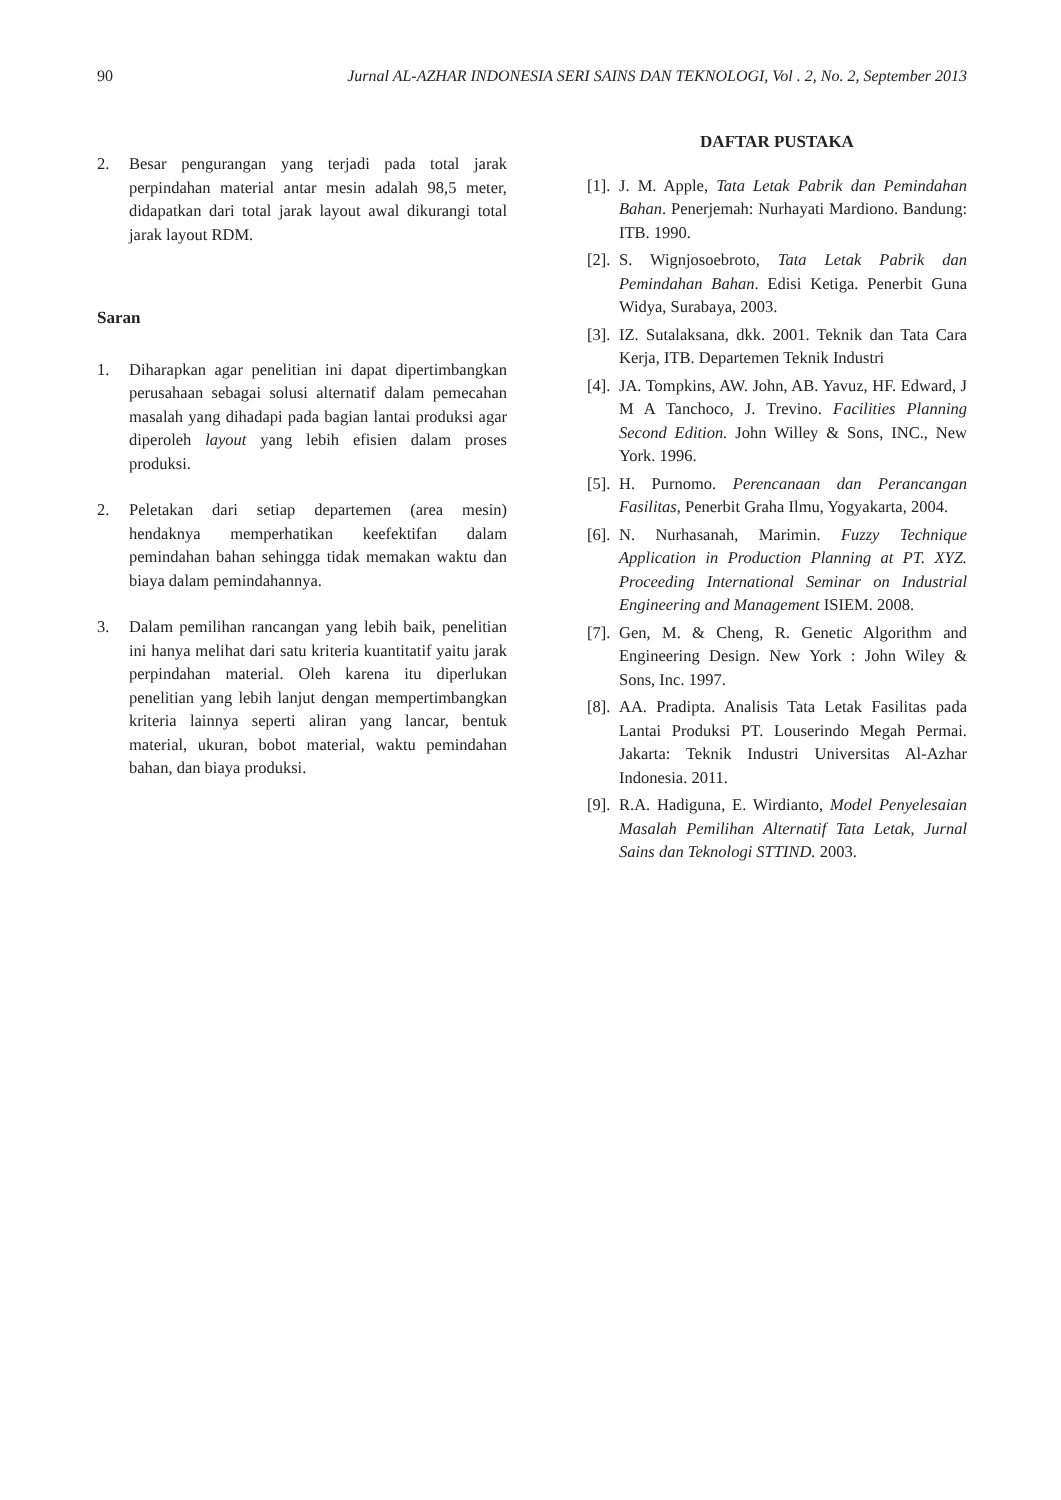90 Jurnal AL-AZHAR INDONESIA SERI SAINS DAN TEKNOLOGI, Vol . 2, No. 2, September 2013
2. Besar pengurangan yang terjadi pada total jarak perpindahan material antar mesin adalah 98,5 meter, didapatkan dari total jarak layout awal dikurangi total jarak layout RDM.
Saran
1. Diharapkan agar penelitian ini dapat dipertimbangkan perusahaan sebagai solusi alternatif dalam pemecahan masalah yang dihadapi pada bagian lantai produksi agar diperoleh layout yang lebih efisien dalam proses produksi.
2. Peletakan dari setiap departemen (area mesin) hendaknya memperhatikan keefektifan dalam pemindahan bahan sehingga tidak memakan waktu dan biaya dalam pemindahannya.
3. Dalam pemilihan rancangan yang lebih baik, penelitian ini hanya melihat dari satu kriteria kuantitatif yaitu jarak perpindahan material. Oleh karena itu diperlukan penelitian yang lebih lanjut dengan mempertimbangkan kriteria lainnya seperti aliran yang lancar, bentuk material, ukuran, bobot material, waktu pemindahan bahan, dan biaya produksi.
DAFTAR PUSTAKA
[1]. J. M. Apple, Tata Letak Pabrik dan Pemindahan Bahan. Penerjemah: Nurhayati Mardiono. Bandung: ITB. 1990.
[2]. S. Wignjosoebroto, Tata Letak Pabrik dan Pemindahan Bahan. Edisi Ketiga. Penerbit Guna Widya, Surabaya, 2003.
[3]. IZ. Sutalaksana, dkk. 2001. Teknik dan Tata Cara Kerja, ITB. Departemen Teknik Industri
[4]. JA. Tompkins, AW. John, AB. Yavuz, HF. Edward, J M A Tanchoco, J. Trevino. Facilities Planning Second Edition. John Willey & Sons, INC., New York. 1996.
[5]. H. Purnomo. Perencanaan dan Perancangan Fasilitas, Penerbit Graha Ilmu, Yogyakarta, 2004.
[6]. N. Nurhasanah, Marimin. Fuzzy Technique Application in Production Planning at PT. XYZ. Proceeding International Seminar on Industrial Engineering and Management ISIEM. 2008.
[7]. Gen, M. & Cheng, R. Genetic Algorithm and Engineering Design. New York : John Wiley & Sons, Inc. 1997.
[8]. AA. Pradipta. Analisis Tata Letak Fasilitas pada Lantai Produksi PT. Louserindo Megah Permai. Jakarta: Teknik Industri Universitas Al-Azhar Indonesia. 2011.
[9]. R.A. Hadiguna, E. Wirdianto, Model Penyelesaian Masalah Pemilihan Alternatif Tata Letak, Jurnal Sains dan Teknologi STTIND. 2003.